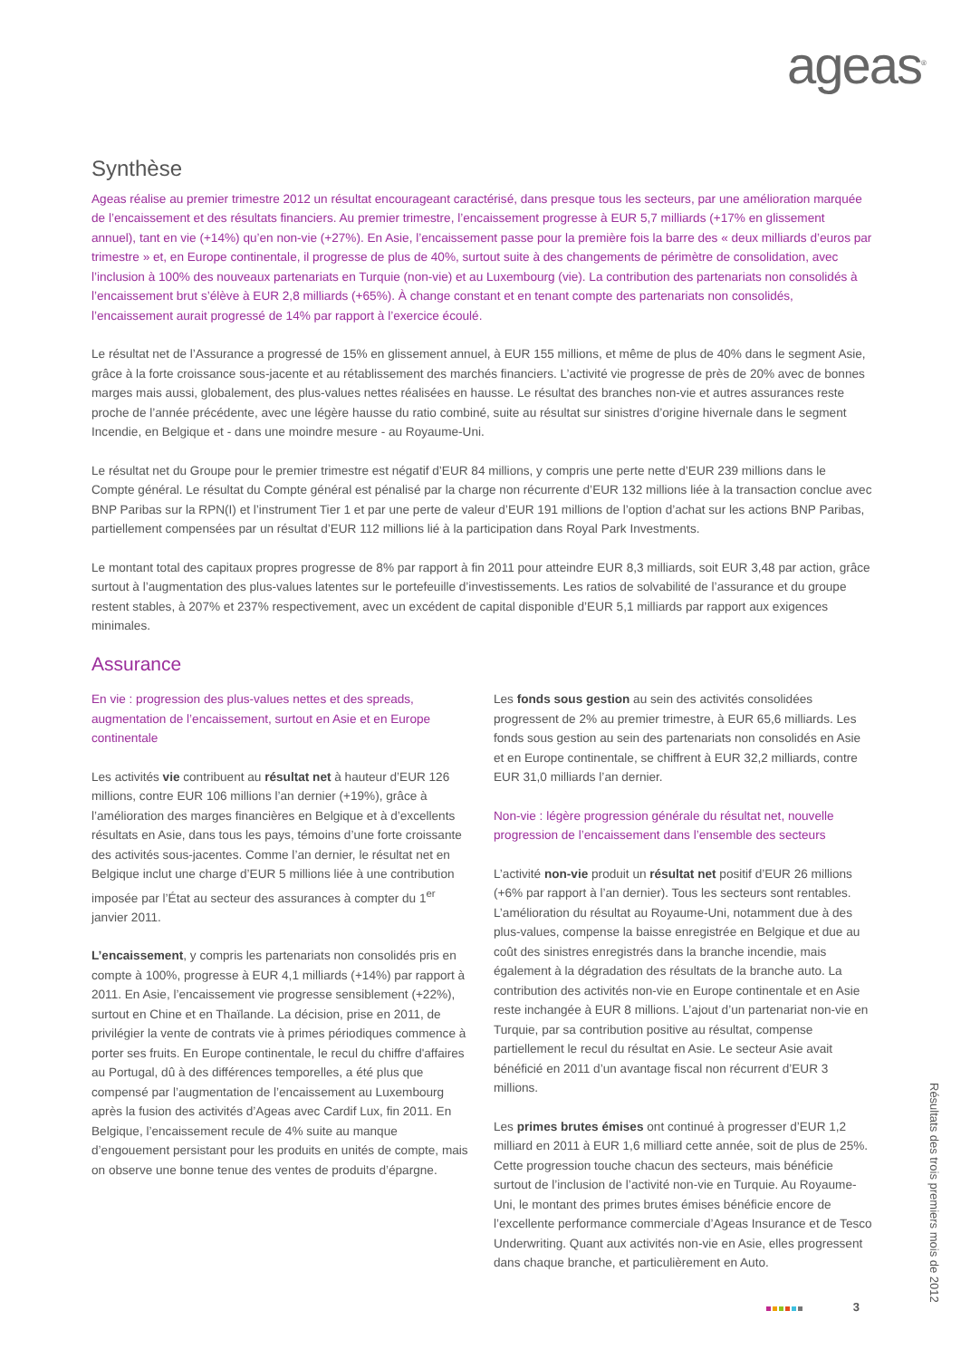ageas<sup>®</sup>
Synthèse
Ageas réalise au premier trimestre 2012 un résultat encourageant caractérisé, dans presque tous les secteurs, par une amélioration marquée de l’encaissement et des résultats financiers. Au premier trimestre, l’encaissement progresse à EUR 5,7 milliards (+17% en glissement annuel), tant en vie (+14%) qu’en non-vie (+27%). En Asie, l’encaissement passe pour la première fois la barre des « deux milliards d’euros par trimestre » et, en Europe continentale, il progresse de plus de 40%, surtout suite à des changements de périmètre de consolidation, avec l’inclusion à 100% des nouveaux partenariats en Turquie (non-vie) et au Luxembourg (vie). La contribution des partenariats non consolidés à l’encaissement brut s’élève à EUR 2,8 milliards (+65%). À change constant et en tenant compte des partenariats non consolidés, l’encaissement aurait progressé de 14% par rapport à l’exercice écoulé.
Le résultat net de l’Assurance a progressé de 15% en glissement annuel, à EUR 155 millions, et même de plus de 40% dans le segment Asie, grâce à la forte croissance sous-jacente et au rétablissement des marchés financiers. L’activité vie progresse de près de 20% avec de bonnes marges mais aussi, globalement, des plus-values nettes réalisées en hausse. Le résultat des branches non-vie et autres assurances reste proche de l’année précédente, avec une légère hausse du ratio combiné, suite au résultat sur sinistres d’origine hivernale dans le segment Incendie, en Belgique et - dans une moindre mesure - au Royaume-Uni.
Le résultat net du Groupe pour le premier trimestre est négatif d’EUR 84 millions, y compris une perte nette d’EUR 239 millions dans le Compte général. Le résultat du Compte général est pénalisé par la charge non récurrente d’EUR 132 millions liée à la transaction conclue avec BNP Paribas sur la RPN(I) et l’instrument Tier 1 et par une perte de valeur d’EUR 191 millions de l’option d’achat sur les actions BNP Paribas, partiellement compensées par un résultat d’EUR 112 millions lié à la participation dans Royal Park Investments.
Le montant total des capitaux propres progresse de 8% par rapport à fin 2011 pour atteindre EUR 8,3 milliards, soit EUR 3,48 par action, grâce surtout à l’augmentation des plus-values latentes sur le portefeuille d’investissements. Les ratios de solvabilité de l’assurance et du groupe restent stables, à 207% et 237% respectivement, avec un excédent de capital disponible d’EUR 5,1 milliards par rapport aux exigences minimales.
Assurance
En vie : progression des plus-values nettes et des spreads, augmentation de l’encaissement, surtout en Asie et en Europe continentale
Les activités vie contribuent au résultat net à hauteur d’EUR 126 millions, contre EUR 106 millions l’an dernier (+19%), grâce à l’amélioration des marges financières en Belgique et à d’excellents résultats en Asie, dans tous les pays, témoins d’une forte croissante des activités sous-jacentes. Comme l’an dernier, le résultat net en Belgique inclut une charge d’EUR 5 millions liée à une contribution imposée par l’État au secteur des assurances à compter du 1<sup>er</sup> janvier 2011.
L’encaissement, y compris les partenariats non consolidés pris en compte à 100%, progresse à EUR 4,1 milliards (+14%) par rapport à 2011. En Asie, l’encaissement vie progresse sensiblement (+22%), surtout en Chine et en Thaïlande. La décision, prise en 2011, de privilégier la vente de contrats vie à primes périodiques commence à porter ses fruits. En Europe continentale, le recul du chiffre d'affaires au Portugal, dû à des différences temporelles, a été plus que compensé par l’augmentation de l’encaissement au Luxembourg après la fusion des activités d’Ageas avec Cardif Lux, fin 2011. En Belgique, l’encaissement recule de 4% suite au manque d’engouement persistant pour les produits en unités de compte, mais on observe une bonne tenue des ventes de produits d’épargne.
Les fonds sous gestion au sein des activités consolidées progressent de 2% au premier trimestre, à EUR 65,6 milliards. Les fonds sous gestion au sein des partenariats non consolidés en Asie et en Europe continentale, se chiffrent à EUR 32,2 milliards, contre EUR 31,0 milliards l’an dernier.
Non-vie : légère progression générale du résultat net, nouvelle progression de l’encaissement dans l’ensemble des secteurs
L’activité non-vie produit un résultat net positif d’EUR 26 millions (+6% par rapport à l’an dernier). Tous les secteurs sont rentables. L’amélioration du résultat au Royaume-Uni, notamment due à des plus-values, compense la baisse enregistrée en Belgique et due au coût des sinistres enregistrés dans la branche incendie, mais également à la dégradation des résultats de la branche auto. La contribution des activités non-vie en Europe continentale et en Asie reste inchangée à EUR 8 millions. L’ajout d’un partenariat non-vie en Turquie, par sa contribution positive au résultat, compense partiellement le recul du résultat en Asie. Le secteur Asie avait bénéficié en 2011 d’un avantage fiscal non récurrent d’EUR 3 millions.
Les primes brutes émises ont continué à progresser d’EUR 1,2 milliard en 2011 à EUR 1,6 milliard cette année, soit de plus de 25%. Cette progression touche chacun des secteurs, mais bénéficie surtout de l’inclusion de l’activité non-vie en Turquie. Au Royaume-Uni, le montant des primes brutes émises bénéficie encore de l’excellente performance commerciale d’Ageas Insurance et de Tesco Underwriting. Quant aux activités non-vie en Asie, elles progressent dans chaque branche, et particulièrement en Auto.
3
Résultats des trois premiers mois de 2012